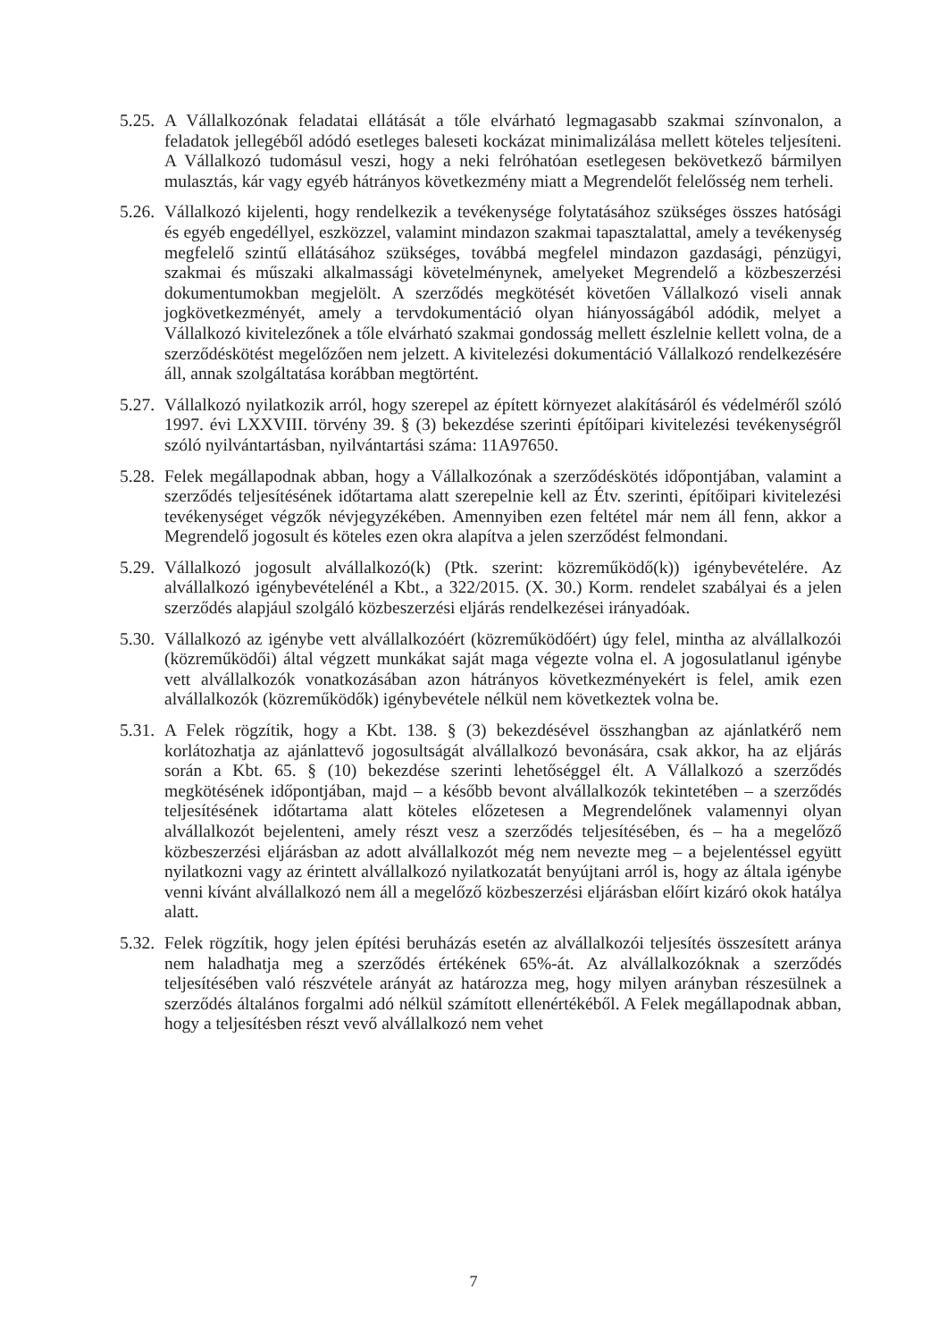5.25.
A Vállalkozónak feladatai ellátását a tőle elvárható legmagasabb szakmai színvonalon, a feladatok jellegéből adódó esetleges baleseti kockázat minimalizálása mellett köteles teljesíteni. A Vállalkozó tudomásul veszi, hogy a neki felróhatóan esetlegesen bekövetkező bármilyen mulasztás, kár vagy egyéb hátrányos következmény miatt a Megrendelőt felelősség nem terheli.
5.26.
Vállalkozó kijelenti, hogy rendelkezik a tevékenysége folytatásához szükséges összes hatósági és egyéb engedéllyel, eszközzel, valamint mindazon szakmai tapasztalattal, amely a tevékenység megfelelő szintű ellátásához szükséges, továbbá megfelel mindazon gazdasági, pénzügyi, szakmai és műszaki alkalmassági követelménynek, amelyeket Megrendelő a közbeszerzési dokumentumokban megjelölt. A szerződés megkötését követően Vállalkozó viseli annak jogkövetkezményét, amely a tervdokumentáció olyan hiányosságából adódik, melyet a Vállalkozó kivitelezőnek a tőle elvárható szakmai gondosság mellett észlelnie kellett volna, de a szerződéskötést megelőzően nem jelzett. A kivitelezési dokumentáció Vállalkozó rendelkezésére áll, annak szolgáltatása korábban megtörtént.
5.27.
Vállalkozó nyilatkozik arról, hogy szerepel az épített környezet alakításáról és védelméről szóló 1997. évi LXXVIII. törvény 39. § (3) bekezdése szerinti építőipari kivitelezési tevékenységről szóló nyilvántartásban, nyilvántartási száma: 11A97650.
5.28.
Felek megállapodnak abban, hogy a Vállalkozónak a szerződéskötés időpontjában, valamint a szerződés teljesítésének időtartama alatt szerepelnie kell az Étv. szerinti, építőipari kivitelezési tevékenységet végzők névjegyzékében. Amennyiben ezen feltétel már nem áll fenn, akkor a Megrendelő jogosult és köteles ezen okra alapítva a jelen szerződést felmondani.
5.29.
Vállalkozó jogosult alvállalkozó(k) (Ptk. szerint: közreműködő(k)) igénybevételére. Az alvállalkozó igénybevételénél a Kbt., a 322/2015. (X. 30.) Korm. rendelet szabályai és a jelen szerződés alapjául szolgáló közbeszerzési eljárás rendelkezései irányadóak.
5.30.
Vállalkozó az igénybe vett alvállalkozóért (közreműködőért) úgy felel, mintha az alvállalkozói (közreműködői) által végzett munkákat saját maga végezte volna el. A jogosulatlanul igénybe vett alvállalkozók vonatkozásában azon hátrányos következményekért is felel, amik ezen alvállalkozók (közreműködők) igénybevétele nélkül nem következtek volna be.
5.31.
A Felek rögzítik, hogy a Kbt. 138. § (3) bekezdésével összhangban az ajánlatkérő nem korlátozhatja az ajánlattevő jogosultságát alvállalkozó bevonására, csak akkor, ha az eljárás során a Kbt. 65. § (10) bekezdése szerinti lehetőséggel élt. A Vállalkozó a szerződés megkötésének időpontjában, majd – a később bevont alvállalkozók tekintetében – a szerződés teljesítésének időtartama alatt köteles előzetesen a Megrendelőnek valamennyi olyan alvállalkozót bejelenteni, amely részt vesz a szerződés teljesítésében, és – ha a megelőző közbeszerzési eljárásban az adott alvállalkozót még nem nevezte meg – a bejelentéssel együtt nyilatkozni vagy az érintett alvállalkozó nyilatkozatát benyújtani arról is, hogy az általa igénybe venni kívánt alvállalkozó nem áll a megelőző közbeszerzési eljárásban előírt kizáró okok hatálya alatt.
5.32.
Felek rögzítik, hogy jelen építési beruházás esetén az alvállalkozói teljesítés összesített aránya nem haladhatja meg a szerződés értékének 65%-át. Az alvállalkozóknak a szerződés teljesítésében való részvétele arányát az határozza meg, hogy milyen arányban részesülnek a szerződés általános forgalmi adó nélkül számított ellenértékéből. A Felek megállapodnak abban, hogy a teljesítésben részt vevő alvállalkozó nem vehet
7